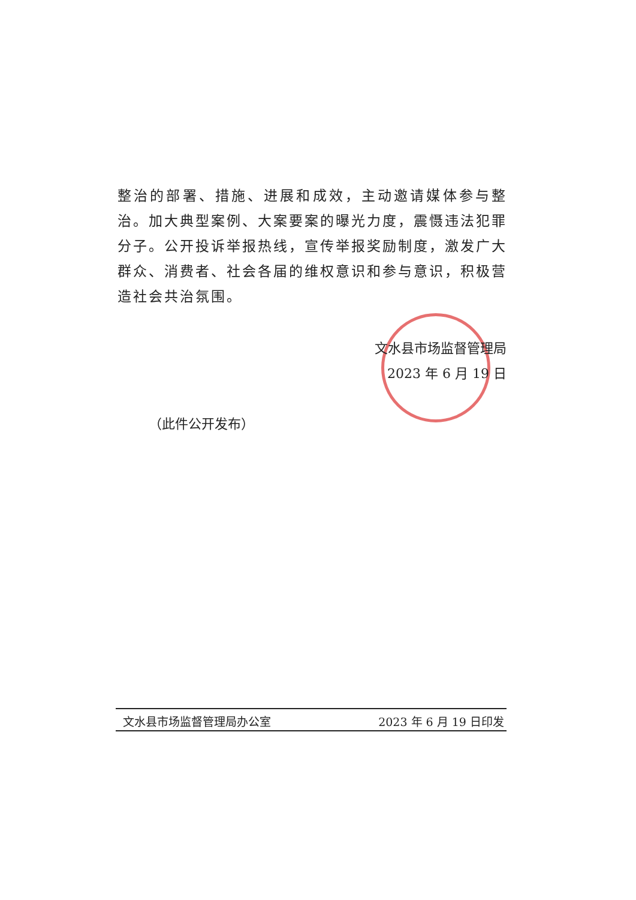整治的部署、措施、进展和成效，主动邀请媒体参与整治。加大典型案例、大案要案的曝光力度，震慑违法犯罪分子。公开投诉举报热线，宣传举报奖励制度，激发广大群众、消费者、社会各届的维权意识和参与意识，积极营造社会共治氛围。
文水县市场监督管理局
2023 年 6 月 19 日
（此件公开发布）
文水县市场监督管理局办公室 2023 年 6 月 19 日印发